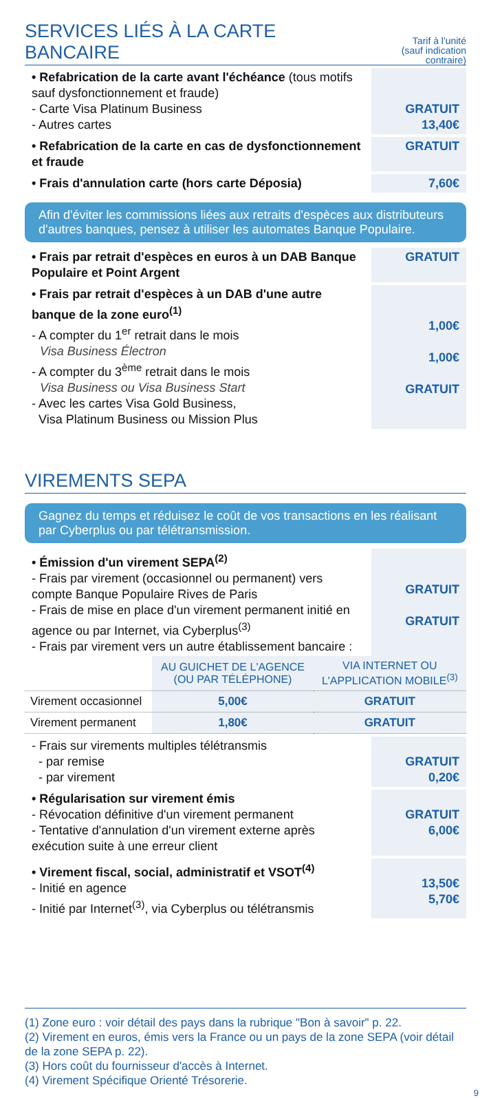SERVICES LIÉS À LA CARTE BANCAIRE
Tarif à l'unité
(sauf indication contraire)
• Refabrication de la carte avant l'échéance (tous motifs sauf dysfonctionnement et fraude)
- Carte Visa Platinum Business
- Autres cartes
GRATUIT
13,40€
• Refabrication de la carte en cas de dysfonctionnement et fraude
GRATUIT
• Frais d'annulation carte (hors carte Déposia)
7,60€
Afin d'éviter les commissions liées aux retraits d'espèces aux distributeurs d'autres banques, pensez à utiliser les automates Banque Populaire.
• Frais par retrait d'espèces en euros à un DAB Banque Populaire et Point Argent
GRATUIT
• Frais par retrait d'espèces à un DAB d'une autre banque de la zone euro<sup>(1)</sup>
- A compter du 1<sup>er</sup> retrait dans le mois
Visa Business Électron
- A compter du 3<sup>ème</sup> retrait dans le mois
Visa Business ou Visa Business Start
- Avec les cartes Visa Gold Business,
Visa Platinum Business ou Mission Plus
1,00€
1,00€
GRATUIT
VIREMENTS SEPA
Gagnez du temps et réduisez le coût de vos transactions en les réalisant par Cyberplus ou par télétransmission.
• Émission d'un virement SEPA<sup>(2)</sup>
- Frais par virement (occasionnel ou permanent) vers compte Banque Populaire Rives de Paris
- Frais de mise en place d'un virement permanent initié en agence ou par Internet, via Cyberplus<sup>(3)</sup>
- Frais par virement vers un autre établissement bancaire :
GRATUIT
GRATUIT
| | AU GUICHET DE L'AGENCE (OU PAR TÉLÉPHONE) | VIA INTERNET OU L'APPLICATION MOBILE<sup>(3)</sup> |
| --- | --- | --- |
| Virement occasionnel | 5,00€ | GRATUIT |
| Virement permanent | 1,80€ | GRATUIT |
- Frais sur virements multiples télétransmis
- par remise
- par virement
GRATUIT
0,20€
• Régularisation sur virement émis
- Révocation définitive d'un virement permanent
- Tentative d'annulation d'un virement externe après exécution suite à une erreur client
GRATUIT
6,00€
• Virement fiscal, social, administratif et VSOT<sup>(4)</sup>
- Initié en agence
- Initié par Internet<sup>(3)</sup>, via Cyberplus ou télétransmis
13,50€
5,70€
(1) Zone euro : voir détail des pays dans la rubrique "Bon à savoir" p. 22.
(2) Virement en euros, émis vers la France ou un pays de la zone SEPA (voir détail de la zone SEPA p. 22).
(3) Hors coût du fournisseur d'accès à Internet.
(4) Virement Spécifique Orienté Trésorerie.
9